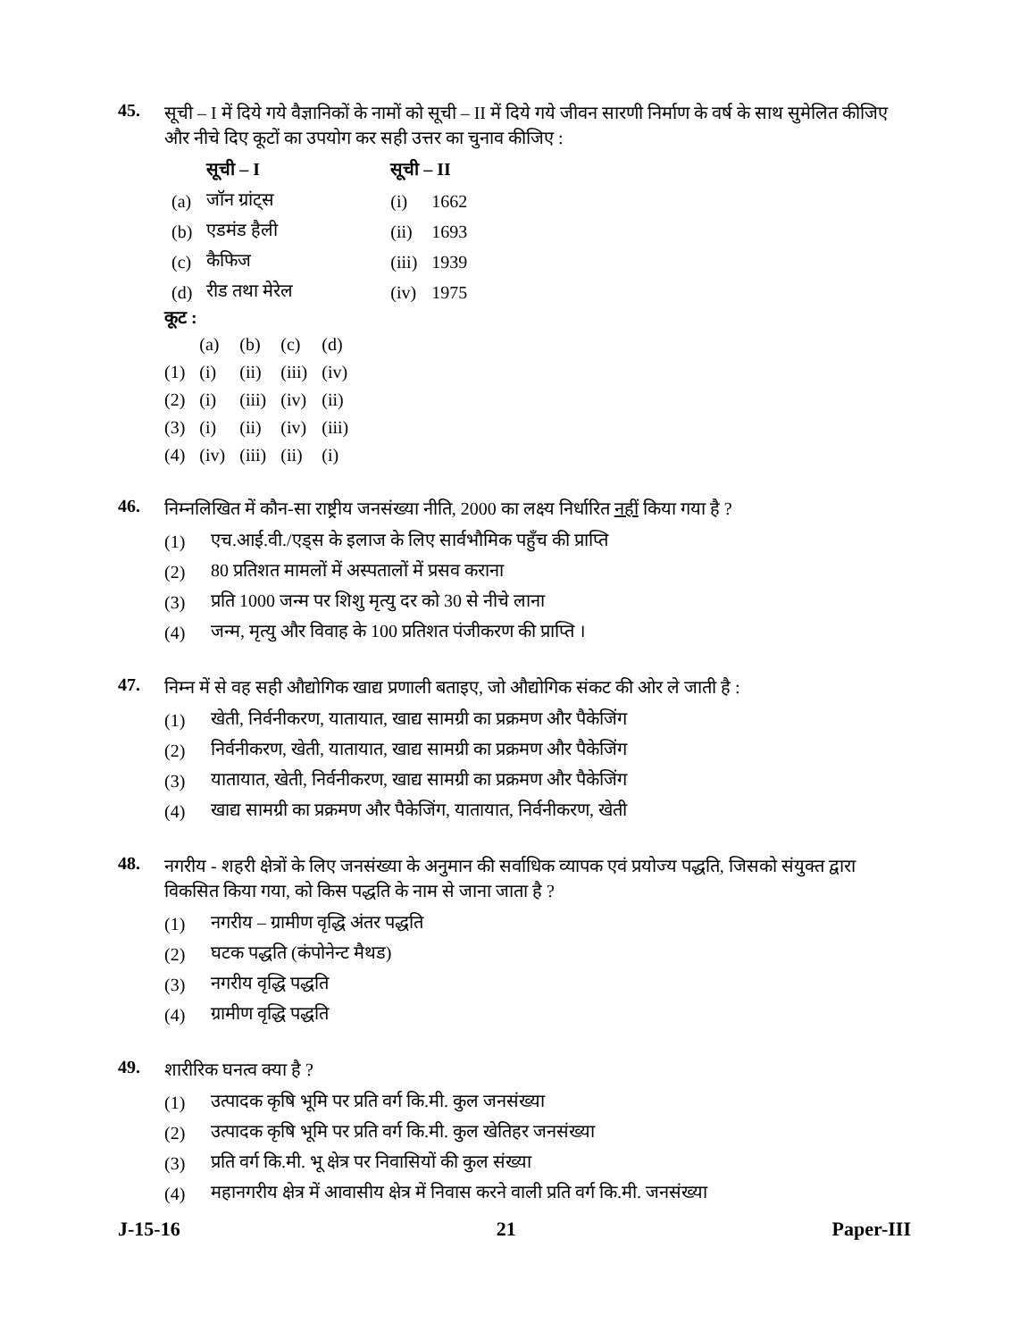45.
सूची – I में दिये गये वैज्ञानिकों के नामों को सूची – II में दिये गये जीवन सारणी निर्माण के वर्ष के साथ सुमेलित कीजिए और नीचे दिए कूटों का उपयोग कर सही उत्तर का चुनाव कीजिए :
| | सूची – I | सूची – II | |
| --- | --- | --- | --- |
| (a) | जॉन ग्रांट्स | (i) | 1662 |
| (b) | एडमंड हैली | (ii) | 1693 |
| (c) | कैफिज | (iii) | 1939 |
| (d) | रीड तथा मेरेल | (iv) | 1975 |
कूट :
| | (a) | (b) | (c) | (d) |
| (1) | (i) | (ii) | (iii) | (iv) |
| (2) | (i) | (iii) | (iv) | (ii) |
| (3) | (i) | (ii) | (iv) | (iii) |
| (4) | (iv) | (iii) | (ii) | (i) |
46.
निम्नलिखित में कौन-सा राष्ट्रीय जनसंख्या नीति, 2000 का लक्ष्य निर्धारित नहीं किया गया है ?
(1) एच.आई.वी./एड्स के इलाज के लिए सार्वभौमिक पहुँच की प्राप्ति
(2) 80 प्रतिशत मामलों में अस्पतालों में प्रसव कराना
(3) प्रति 1000 जन्म पर शिशु मृत्यु दर को 30 से नीचे लाना
(4) जन्म, मृत्यु और विवाह के 100 प्रतिशत पंजीकरण की प्राप्ति ।
47.
निम्न में से वह सही औद्योगिक खाद्य प्रणाली बताइए, जो औद्योगिक संकट की ओर ले जाती है :
(1) खेती, निर्वनीकरण, यातायात, खाद्य सामग्री का प्रक्रमण और पैकेजिंग
(2) निर्वनीकरण, खेती, यातायात, खाद्य सामग्री का प्रक्रमण और पैकेजिंग
(3) यातायात, खेती, निर्वनीकरण, खाद्य सामग्री का प्रक्रमण और पैकेजिंग
(4) खाद्य सामग्री का प्रक्रमण और पैकेजिंग, यातायात, निर्वनीकरण, खेती
48.
नगरीय - शहरी क्षेत्रों के लिए जनसंख्या के अनुमान की सर्वाधिक व्यापक एवं प्रयोज्य पद्धति, जिसको संयुक्त द्वारा विकसित किया गया, को किस पद्धति के नाम से जाना जाता है ?
(1) नगरीय – ग्रामीण वृद्धि अंतर पद्धति
(2) घटक पद्धति (कंपोनेन्ट मैथड)
(3) नगरीय वृद्धि पद्धति
(4) ग्रामीण वृद्धि पद्धति
49.
शारीरिक घनत्व क्या है ?
(1) उत्पादक कृषि भूमि पर प्रति वर्ग कि.मी. कुल जनसंख्या
(2) उत्पादक कृषि भूमि पर प्रति वर्ग कि.मी. कुल खेतिहर जनसंख्या
(3) प्रति वर्ग कि.मी. भू क्षेत्र पर निवासियों की कुल संख्या
(4) महानगरीय क्षेत्र में आवासीय क्षेत्र में निवास करने वाली प्रति वर्ग कि.मी. जनसंख्या
J-15-16 21 Paper-III